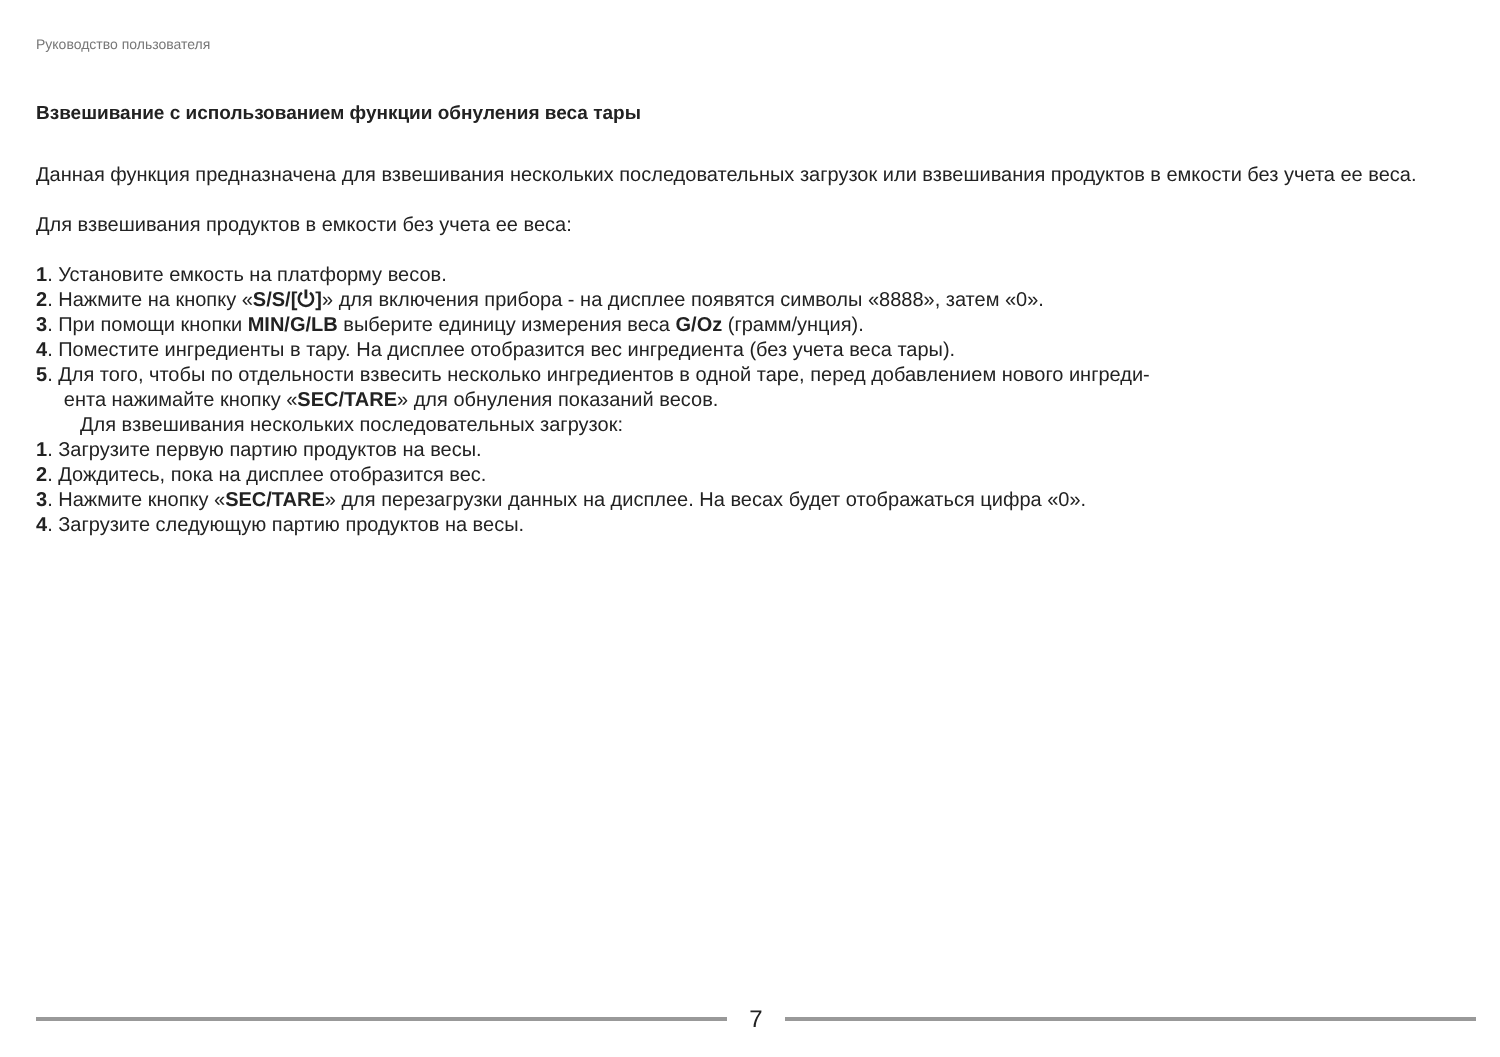Руководство пользователя
Взвешивание с использованием функции обнуления веса тары
Данная функция предназначена для взвешивания нескольких последовательных загрузок или взвешивания продуктов в емкости без учета ее веса.
Для взвешивания продуктов в емкости без учета ее веса:
1. Установите емкость на платформу весов.
2. Нажмите на кнопку «S/S/[⏻]» для включения прибора - на дисплее появятся символы «8888», затем «0».
3. При помощи кнопки MIN/G/LB выберите единицу измерения веса G/Oz (грамм/унция).
4. Поместите ингредиенты в тару. На дисплее отобразится вес ингредиента (без учета веса тары).
5. Для того, чтобы по отдельности взвесить несколько ингредиентов в одной таре, перед добавлением нового ингреди-
ента нажимайте кнопку «SEC/TARE» для обнуления показаний весов.
Для взвешивания нескольких последовательных загрузок:
1. Загрузите первую партию продуктов на весы.
2. Дождитесь, пока на дисплее отобразится вес.
3. Нажмите кнопку «SEC/TARE» для перезагрузки данных на дисплее. На весах будет отображаться цифра «0».
4. Загрузите следующую партию продуктов на весы.
7